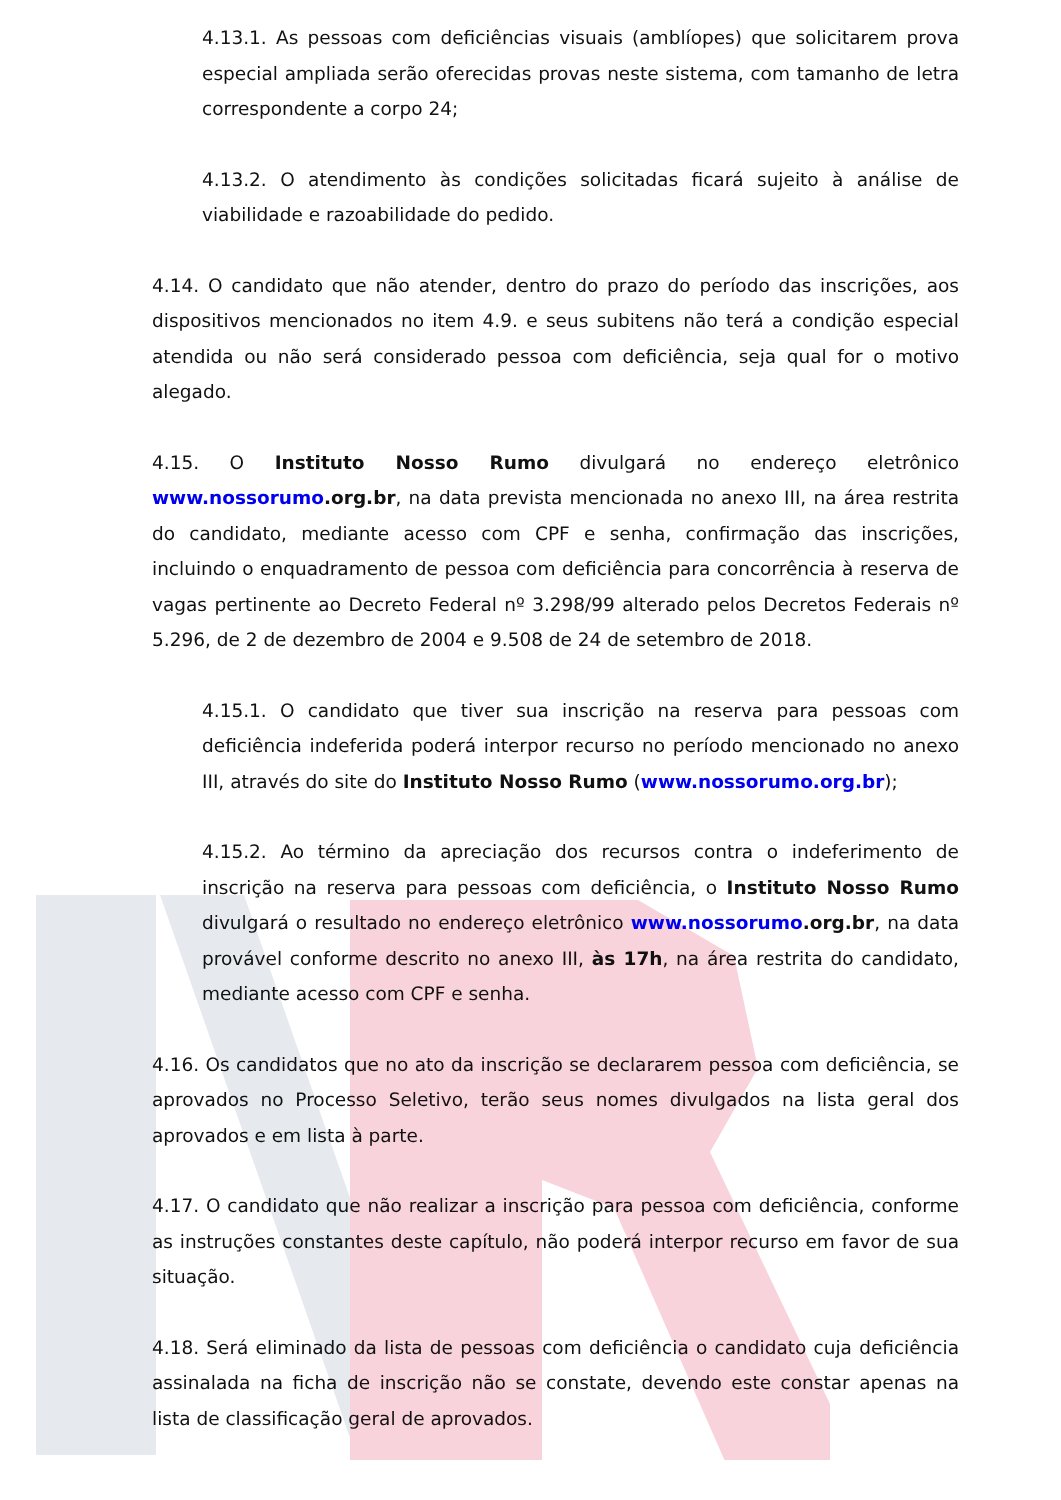4.13.1. As pessoas com deficiências visuais (amblíopes) que solicitarem prova especial ampliada serão oferecidas provas neste sistema, com tamanho de letra correspondente a corpo 24;
4.13.2. O atendimento às condições solicitadas ficará sujeito à análise de viabilidade e razoabilidade do pedido.
4.14. O candidato que não atender, dentro do prazo do período das inscrições, aos dispositivos mencionados no item 4.9. e seus subitens não terá a condição especial atendida ou não será considerado pessoa com deficiência, seja qual for o motivo alegado.
4.15. O Instituto Nosso Rumo divulgará no endereço eletrônico www.nossorumo.org.br, na data prevista mencionada no anexo III, na área restrita do candidato, mediante acesso com CPF e senha, confirmação das inscrições, incluindo o enquadramento de pessoa com deficiência para concorrência à reserva de vagas pertinente ao Decreto Federal nº 3.298/99 alterado pelos Decretos Federais nº 5.296, de 2 de dezembro de 2004 e 9.508 de 24 de setembro de 2018.
4.15.1. O candidato que tiver sua inscrição na reserva para pessoas com deficiência indeferida poderá interpor recurso no período mencionado no anexo III, através do site do Instituto Nosso Rumo (www.nossorumo.org.br);
4.15.2. Ao término da apreciação dos recursos contra o indeferimento de inscrição na reserva para pessoas com deficiência, o Instituto Nosso Rumo divulgará o resultado no endereço eletrônico www.nossorumo.org.br, na data provável conforme descrito no anexo III, às 17h, na área restrita do candidato, mediante acesso com CPF e senha.
4.16. Os candidatos que no ato da inscrição se declararem pessoa com deficiência, se aprovados no Processo Seletivo, terão seus nomes divulgados na lista geral dos aprovados e em lista à parte.
4.17. O candidato que não realizar a inscrição para pessoa com deficiência, conforme as instruções constantes deste capítulo, não poderá interpor recurso em favor de sua situação.
4.18. Será eliminado da lista de pessoas com deficiência o candidato cuja deficiência assinalada na ficha de inscrição não se constate, devendo este constar apenas na lista de classificação geral de aprovados.